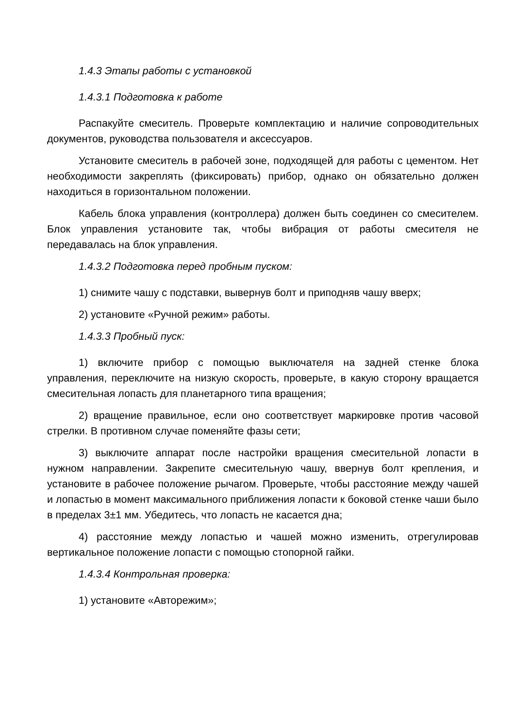1.4.3 Этапы работы с установкой
1.4.3.1 Подготовка к работе
Распакуйте смеситель. Проверьте комплектацию и наличие сопроводительных документов, руководства пользователя и аксессуаров.
Установите смеситель в рабочей зоне, подходящей для работы с цементом. Нет необходимости закреплять (фиксировать) прибор, однако он обязательно должен находиться в горизонтальном положении.
Кабель блока управления (контроллера) должен быть соединен со смесителем. Блок управления установите так, чтобы вибрация от работы смесителя не передавалась на блок управления.
1.4.3.2 Подготовка перед пробным пуском:
1) снимите чашу с подставки, вывернув болт и приподняв чашу вверх;
2) установите «Ручной режим» работы.
1.4.3.3 Пробный пуск:
1) включите прибор с помощью выключателя на задней стенке блока управления, переключите на низкую скорость, проверьте, в какую сторону вращается смесительная лопасть для планетарного типа вращения;
2) вращение правильное, если оно соответствует маркировке против часовой стрелки. В противном случае поменяйте фазы сети;
3) выключите аппарат после настройки вращения смесительной лопасти в нужном направлении. Закрепите смесительную чашу, ввернув болт крепления, и установите в рабочее положение рычагом. Проверьте, чтобы расстояние между чашей и лопастью в момент максимального приближения лопасти к боковой стенке чаши было в пределах 3±1 мм. Убедитесь, что лопасть не касается дна;
4) расстояние между лопастью и чашей можно изменить, отрегулировав вертикальное положение лопасти с помощью стопорной гайки.
1.4.3.4 Контрольная проверка:
1) установите «Авторежим»;